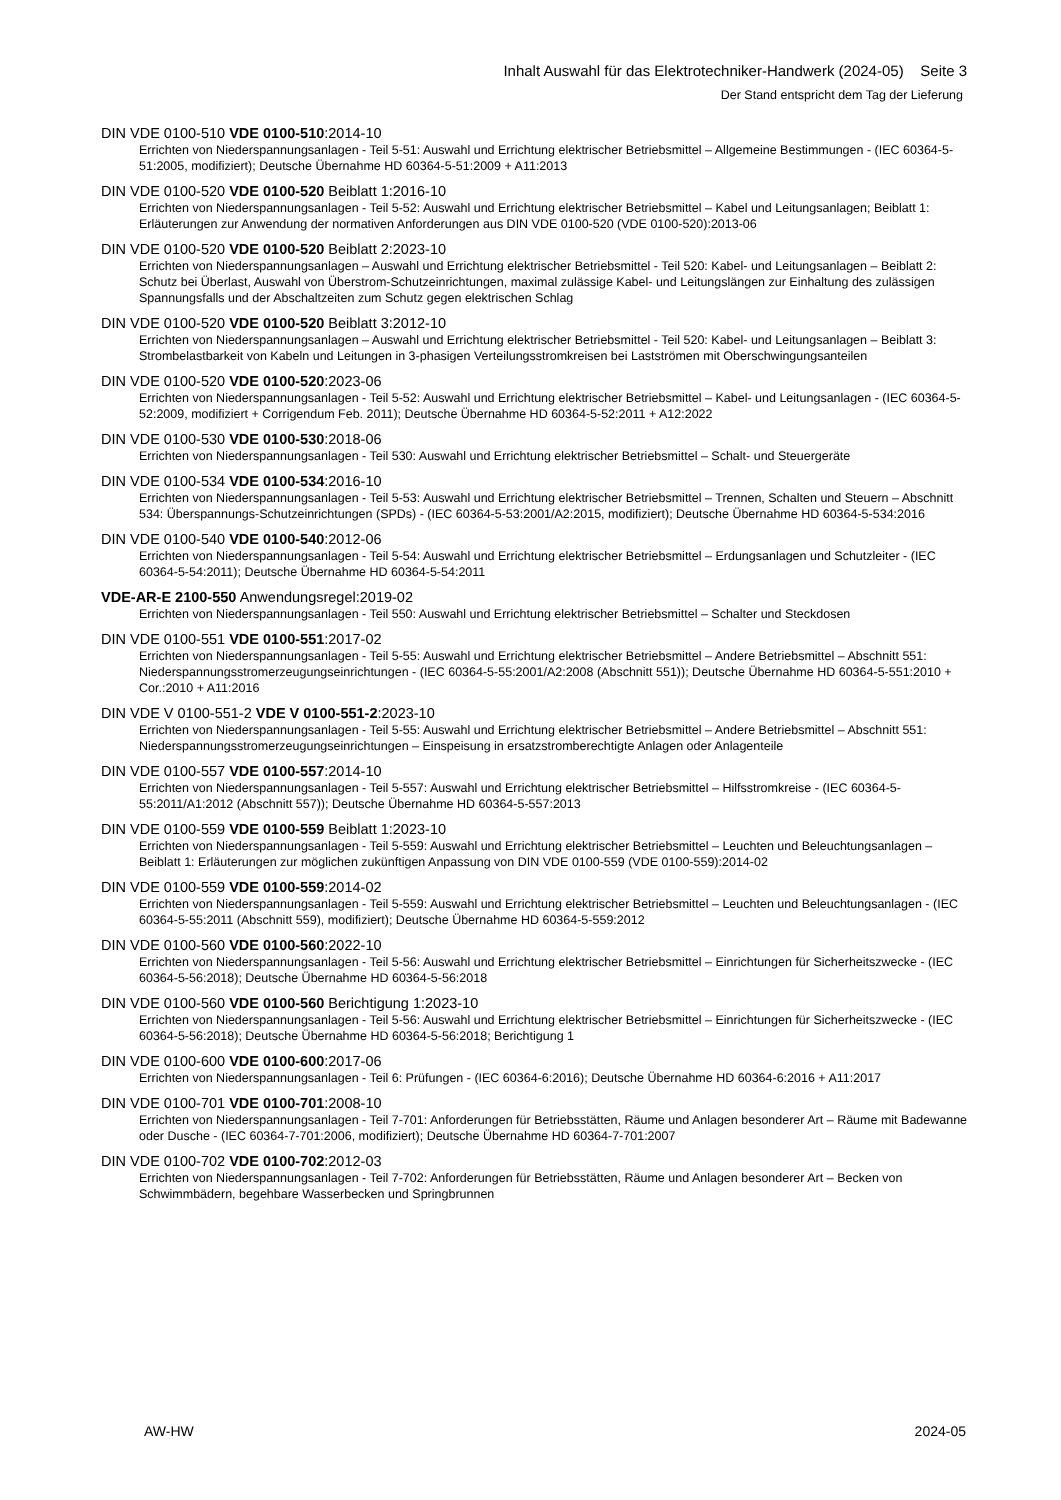Inhalt Auswahl für das Elektrotechniker-Handwerk (2024-05) Seite 3
Der Stand entspricht dem Tag der Lieferung
DIN VDE 0100-510 VDE 0100-510:2014-10
Errichten von Niederspannungsanlagen - Teil 5-51: Auswahl und Errichtung elektrischer Betriebsmittel – Allgemeine Bestimmungen - (IEC 60364-5-51:2005, modifiziert); Deutsche Übernahme HD 60364-5-51:2009 + A11:2013
DIN VDE 0100-520 VDE 0100-520 Beiblatt 1:2016-10
Errichten von Niederspannungsanlagen - Teil 5-52: Auswahl und Errichtung elektrischer Betriebsmittel – Kabel und Leitungsanlagen; Beiblatt 1: Erläuterungen zur Anwendung der normativen Anforderungen aus DIN VDE 0100-520 (VDE 0100-520):2013-06
DIN VDE 0100-520 VDE 0100-520 Beiblatt 2:2023-10
Errichten von Niederspannungsanlagen – Auswahl und Errichtung elektrischer Betriebsmittel - Teil 520: Kabel- und Leitungsanlagen – Beiblatt 2: Schutz bei Überlast, Auswahl von Überstrom-Schutzeinrichtungen, maximal zulässige Kabel- und Leitungslängen zur Einhaltung des zulässigen Spannungsfalls und der Abschaltzeiten zum Schutz gegen elektrischen Schlag
DIN VDE 0100-520 VDE 0100-520 Beiblatt 3:2012-10
Errichten von Niederspannungsanlagen – Auswahl und Errichtung elektrischer Betriebsmittel - Teil 520: Kabel- und Leitungsanlagen – Beiblatt 3: Strombelastbarkeit von Kabeln und Leitungen in 3-phasigen Verteilungsstromkreisen bei Lastströmen mit Oberschwingungsanteilen
DIN VDE 0100-520 VDE 0100-520:2023-06
Errichten von Niederspannungsanlagen - Teil 5-52: Auswahl und Errichtung elektrischer Betriebsmittel – Kabel- und Leitungsanlagen - (IEC 60364-5-52:2009, modifiziert + Corrigendum Feb. 2011); Deutsche Übernahme HD 60364-5-52:2011 + A12:2022
DIN VDE 0100-530 VDE 0100-530:2018-06
Errichten von Niederspannungsanlagen - Teil 530: Auswahl und Errichtung elektrischer Betriebsmittel – Schalt- und Steuergeräte
DIN VDE 0100-534 VDE 0100-534:2016-10
Errichten von Niederspannungsanlagen - Teil 5-53: Auswahl und Errichtung elektrischer Betriebsmittel – Trennen, Schalten und Steuern – Abschnitt 534: Überspannungs-Schutzeinrichtungen (SPDs) - (IEC 60364-5-53:2001/A2:2015, modifiziert); Deutsche Übernahme HD 60364-5-534:2016
DIN VDE 0100-540 VDE 0100-540:2012-06
Errichten von Niederspannungsanlagen - Teil 5-54: Auswahl und Errichtung elektrischer Betriebsmittel – Erdungsanlagen und Schutzleiter - (IEC 60364-5-54:2011); Deutsche Übernahme HD 60364-5-54:2011
VDE-AR-E 2100-550 Anwendungsregel:2019-02
Errichten von Niederspannungsanlagen - Teil 550: Auswahl und Errichtung elektrischer Betriebsmittel – Schalter und Steckdosen
DIN VDE 0100-551 VDE 0100-551:2017-02
Errichten von Niederspannungsanlagen - Teil 5-55: Auswahl und Errichtung elektrischer Betriebsmittel – Andere Betriebsmittel – Abschnitt 551: Niederspannungsstromerzeugungseinrichtungen - (IEC 60364-5-55:2001/A2:2008 (Abschnitt 551)); Deutsche Übernahme HD 60364-5-551:2010 + Cor.:2010 + A11:2016
DIN VDE V 0100-551-2 VDE V 0100-551-2:2023-10
Errichten von Niederspannungsanlagen - Teil 5-55: Auswahl und Errichtung elektrischer Betriebsmittel – Andere Betriebsmittel – Abschnitt 551: Niederspannungsstromerzeugungseinrichtungen – Einspeisung in ersatzstromberechtigte Anlagen oder Anlagenteile
DIN VDE 0100-557 VDE 0100-557:2014-10
Errichten von Niederspannungsanlagen - Teil 5-557: Auswahl und Errichtung elektrischer Betriebsmittel – Hilfsstromkreise - (IEC 60364-5-55:2011/A1:2012 (Abschnitt 557)); Deutsche Übernahme HD 60364-5-557:2013
DIN VDE 0100-559 VDE 0100-559 Beiblatt 1:2023-10
Errichten von Niederspannungsanlagen - Teil 5-559: Auswahl und Errichtung elektrischer Betriebsmittel – Leuchten und Beleuchtungsanlagen – Beiblatt 1: Erläuterungen zur möglichen zukünftigen Anpassung von DIN VDE 0100-559 (VDE 0100-559):2014-02
DIN VDE 0100-559 VDE 0100-559:2014-02
Errichten von Niederspannungsanlagen - Teil 5-559: Auswahl und Errichtung elektrischer Betriebsmittel – Leuchten und Beleuchtungsanlagen - (IEC 60364-5-55:2011 (Abschnitt 559), modifiziert); Deutsche Übernahme HD 60364-5-559:2012
DIN VDE 0100-560 VDE 0100-560:2022-10
Errichten von Niederspannungsanlagen - Teil 5-56: Auswahl und Errichtung elektrischer Betriebsmittel – Einrichtungen für Sicherheitszwecke - (IEC 60364-5-56:2018); Deutsche Übernahme HD 60364-5-56:2018
DIN VDE 0100-560 VDE 0100-560 Berichtigung 1:2023-10
Errichten von Niederspannungsanlagen - Teil 5-56: Auswahl und Errichtung elektrischer Betriebsmittel – Einrichtungen für Sicherheitszwecke - (IEC 60364-5-56:2018); Deutsche Übernahme HD 60364-5-56:2018; Berichtigung 1
DIN VDE 0100-600 VDE 0100-600:2017-06
Errichten von Niederspannungsanlagen - Teil 6: Prüfungen - (IEC 60364-6:2016); Deutsche Übernahme HD 60364-6:2016 + A11:2017
DIN VDE 0100-701 VDE 0100-701:2008-10
Errichten von Niederspannungsanlagen - Teil 7-701: Anforderungen für Betriebsstätten, Räume und Anlagen besonderer Art – Räume mit Badewanne oder Dusche - (IEC 60364-7-701:2006, modifiziert); Deutsche Übernahme HD 60364-7-701:2007
DIN VDE 0100-702 VDE 0100-702:2012-03
Errichten von Niederspannungsanlagen - Teil 7-702: Anforderungen für Betriebsstätten, Räume und Anlagen besonderer Art – Becken von Schwimmbädern, begehbare Wasserbecken und Springbrunnen
AW-HW 2024-05